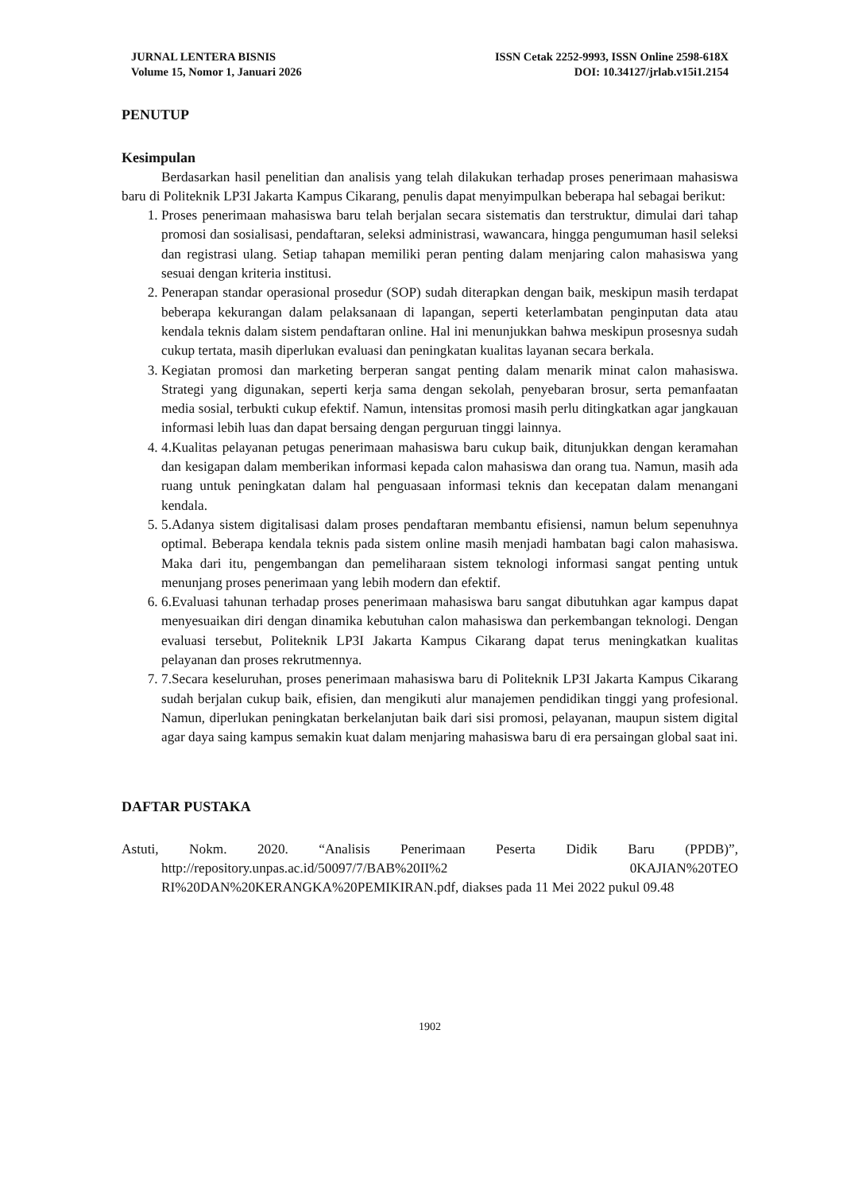JURNAL LENTERA BISNIS
Volume 15, Nomor 1, Januari 2026
ISSN Cetak 2252-9993, ISSN Online 2598-618X
DOI: 10.34127/jrlab.v15i1.2154
PENUTUP
Kesimpulan
Berdasarkan hasil penelitian dan analisis yang telah dilakukan terhadap proses penerimaan mahasiswa baru di Politeknik LP3I Jakarta Kampus Cikarang, penulis dapat menyimpulkan beberapa hal sebagai berikut:
1. Proses penerimaan mahasiswa baru telah berjalan secara sistematis dan terstruktur, dimulai dari tahap promosi dan sosialisasi, pendaftaran, seleksi administrasi, wawancara, hingga pengumuman hasil seleksi dan registrasi ulang. Setiap tahapan memiliki peran penting dalam menjaring calon mahasiswa yang sesuai dengan kriteria institusi.
2. Penerapan standar operasional prosedur (SOP) sudah diterapkan dengan baik, meskipun masih terdapat beberapa kekurangan dalam pelaksanaan di lapangan, seperti keterlambatan penginputan data atau kendala teknis dalam sistem pendaftaran online. Hal ini menunjukkan bahwa meskipun prosesnya sudah cukup tertata, masih diperlukan evaluasi dan peningkatan kualitas layanan secara berkala.
3. Kegiatan promosi dan marketing berperan sangat penting dalam menarik minat calon mahasiswa. Strategi yang digunakan, seperti kerja sama dengan sekolah, penyebaran brosur, serta pemanfaatan media sosial, terbukti cukup efektif. Namun, intensitas promosi masih perlu ditingkatkan agar jangkauan informasi lebih luas dan dapat bersaing dengan perguruan tinggi lainnya.
4. 4.Kualitas pelayanan petugas penerimaan mahasiswa baru cukup baik, ditunjukkan dengan keramahan dan kesigapan dalam memberikan informasi kepada calon mahasiswa dan orang tua. Namun, masih ada ruang untuk peningkatan dalam hal penguasaan informasi teknis dan kecepatan dalam menangani kendala.
5. 5.Adanya sistem digitalisasi dalam proses pendaftaran membantu efisiensi, namun belum sepenuhnya optimal. Beberapa kendala teknis pada sistem online masih menjadi hambatan bagi calon mahasiswa. Maka dari itu, pengembangan dan pemeliharaan sistem teknologi informasi sangat penting untuk menunjang proses penerimaan yang lebih modern dan efektif.
6. 6.Evaluasi tahunan terhadap proses penerimaan mahasiswa baru sangat dibutuhkan agar kampus dapat menyesuaikan diri dengan dinamika kebutuhan calon mahasiswa dan perkembangan teknologi. Dengan evaluasi tersebut, Politeknik LP3I Jakarta Kampus Cikarang dapat terus meningkatkan kualitas pelayanan dan proses rekrutmennya.
7. 7.Secara keseluruhan, proses penerimaan mahasiswa baru di Politeknik LP3I Jakarta Kampus Cikarang sudah berjalan cukup baik, efisien, dan mengikuti alur manajemen pendidikan tinggi yang profesional. Namun, diperlukan peningkatan berkelanjutan baik dari sisi promosi, pelayanan, maupun sistem digital agar daya saing kampus semakin kuat dalam menjaring mahasiswa baru di era persaingan global saat ini.
DAFTAR PUSTAKA
Astuti, Nokm. 2020. “Analisis Penerimaan Peserta Didik Baru (PPDB)”, http://repository.unpas.ac.id/50097/7/BAB%20II%2 0KAJIAN%20TEO RI%20DAN%20KERANGKA%20PEMIKIRAN.pdf, diakses pada 11 Mei 2022 pukul 09.48
1902